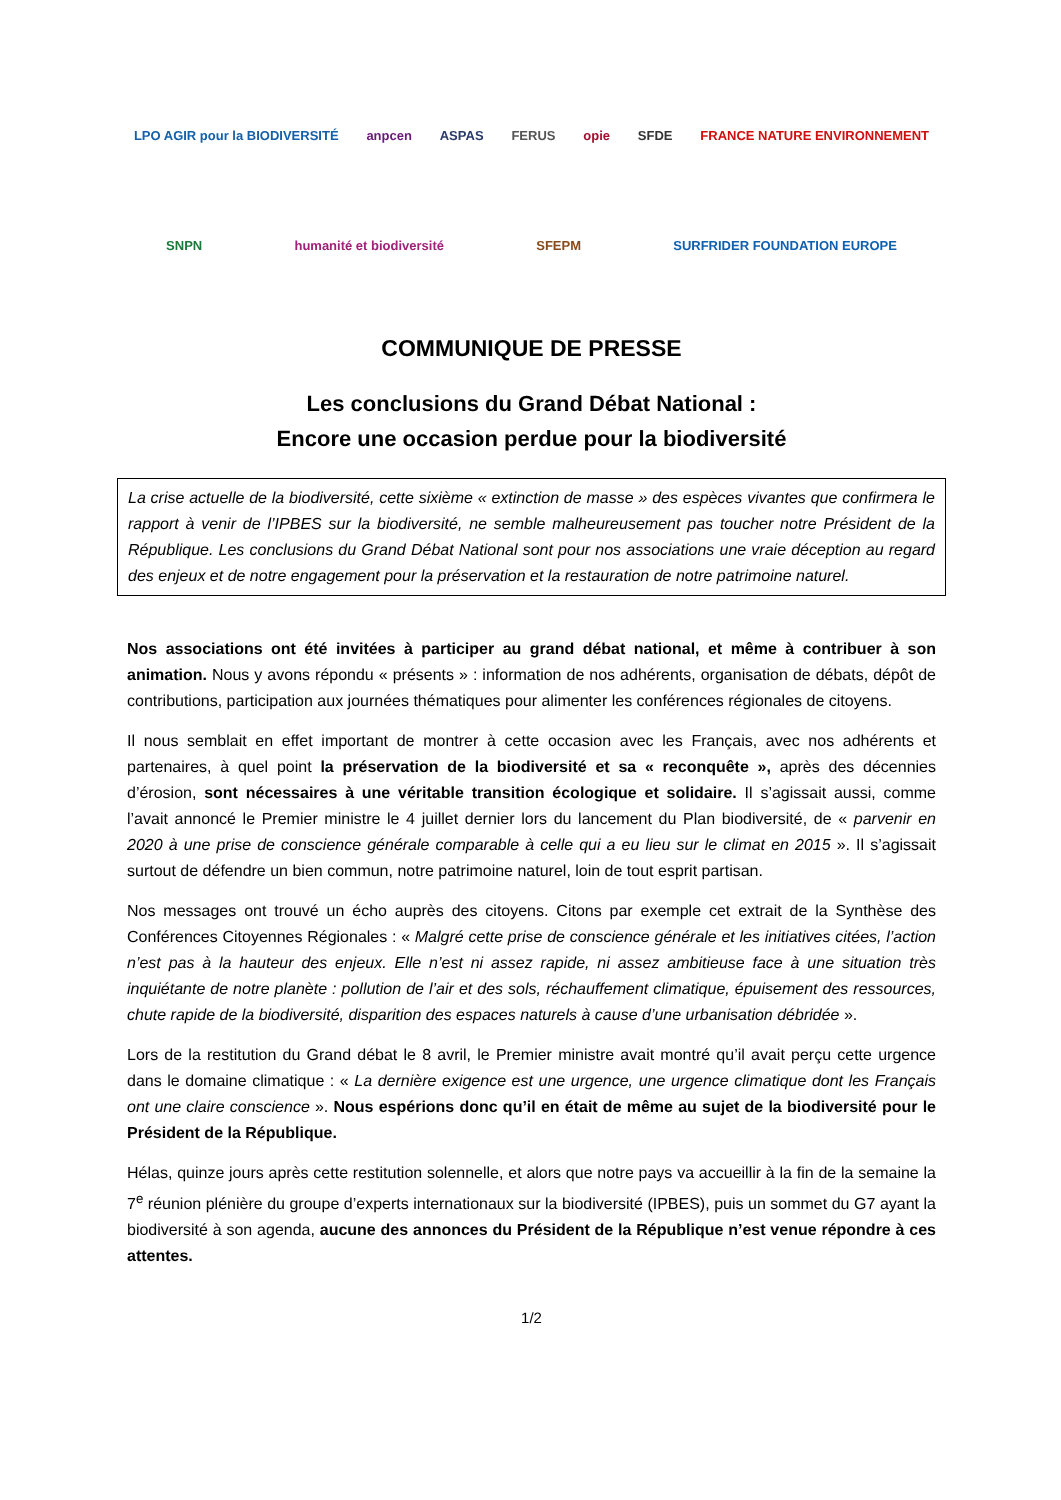LPO AGIR pour la BIODIVERSITÉ
anpcen
ASPAS
FERUS
opie
SFDE
FRANCE NATURE ENVIRONNEMENT
SNPN
humanité et biodiversité
SFEPM
SURFRIDER FOUNDATION EUROPE
COMMUNIQUE DE PRESSE
Les conclusions du Grand Débat National :
Encore une occasion perdue pour la biodiversité
La crise actuelle de la biodiversité, cette sixième « extinction de masse » des espèces vivantes que confirmera le rapport à venir de l’IPBES sur la biodiversité, ne semble malheureusement pas toucher notre Président de la République. Les conclusions du Grand Débat National sont pour nos associations une vraie déception au regard des enjeux et de notre engagement pour la préservation et la restauration de notre patrimoine naturel.
Nos associations ont été invitées à participer au grand débat national, et même à contribuer à son animation. Nous y avons répondu « présents » : information de nos adhérents, organisation de débats, dépôt de contributions, participation aux journées thématiques pour alimenter les conférences régionales de citoyens.
Il nous semblait en effet important de montrer à cette occasion avec les Français, avec nos adhérents et partenaires, à quel point la préservation de la biodiversité et sa « reconquête », après des décennies d’érosion, sont nécessaires à une véritable transition écologique et solidaire. Il s’agissait aussi, comme l’avait annoncé le Premier ministre le 4 juillet dernier lors du lancement du Plan biodiversité, de « parvenir en 2020 à une prise de conscience générale comparable à celle qui a eu lieu sur le climat en 2015 ». Il s’agissait surtout de défendre un bien commun, notre patrimoine naturel, loin de tout esprit partisan.
Nos messages ont trouvé un écho auprès des citoyens. Citons par exemple cet extrait de la Synthèse des Conférences Citoyennes Régionales : « Malgré cette prise de conscience générale et les initiatives citées, l’action n’est pas à la hauteur des enjeux. Elle n’est ni assez rapide, ni assez ambitieuse face à une situation très inquiétante de notre planète : pollution de l’air et des sols, réchauffement climatique, épuisement des ressources, chute rapide de la biodiversité, disparition des espaces naturels à cause d’une urbanisation débridée ».
Lors de la restitution du Grand débat le 8 avril, le Premier ministre avait montré qu’il avait perçu cette urgence dans le domaine climatique : « La dernière exigence est une urgence, une urgence climatique dont les Français ont une claire conscience ». Nous espérions donc qu’il en était de même au sujet de la biodiversité pour le Président de la République.
Hélas, quinze jours après cette restitution solennelle, et alors que notre pays va accueillir à la fin de la semaine la 7<sup>e</sup> réunion plénière du groupe d’experts internationaux sur la biodiversité (IPBES), puis un sommet du G7 ayant la biodiversité à son agenda, aucune des annonces du Président de la République n’est venue répondre à ces attentes.
1/2